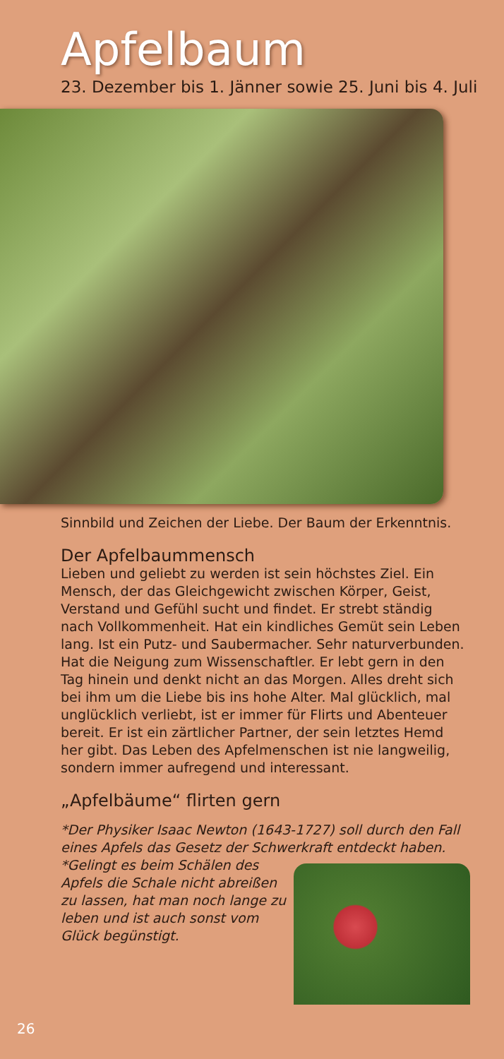Apfelbaum
23. Dezember bis 1. Jänner sowie 25. Juni bis 4. Juli
Sinnbild und Zeichen der Liebe. Der Baum der Erkenntnis.
Der Apfelbaummensch
Lieben und geliebt zu werden ist sein höchstes Ziel. Ein Mensch, der das Gleichgewicht zwischen Körper, Geist, Verstand und Gefühl sucht und findet. Er strebt ständig nach Vollkommenheit. Hat ein kindliches Gemüt sein Leben lang. Ist ein Putz- und Saubermacher. Sehr naturverbunden. Hat die Neigung zum Wissenschaftler. Er lebt gern in den Tag hinein und denkt nicht an das Morgen. Alles dreht sich bei ihm um die Liebe bis ins hohe Alter. Mal glücklich, mal unglücklich verliebt, ist er immer für Flirts und Abenteuer bereit. Er ist ein zärtlicher Partner, der sein letztes Hemd her gibt. Das Leben des Apfelmenschen ist nie langweilig, sondern immer aufregend und interessant.
„Apfelbäume“ flirten gern
*Der Physiker Isaac Newton (1643-1727) soll durch den Fall eines Apfels das Gesetz der Schwerkraft entdeckt haben.
*Gelingt es beim Schälen des Apfels die Schale nicht abreißen zu lassen, hat man noch lange zu leben und ist auch sonst vom Glück begünstigt.
26